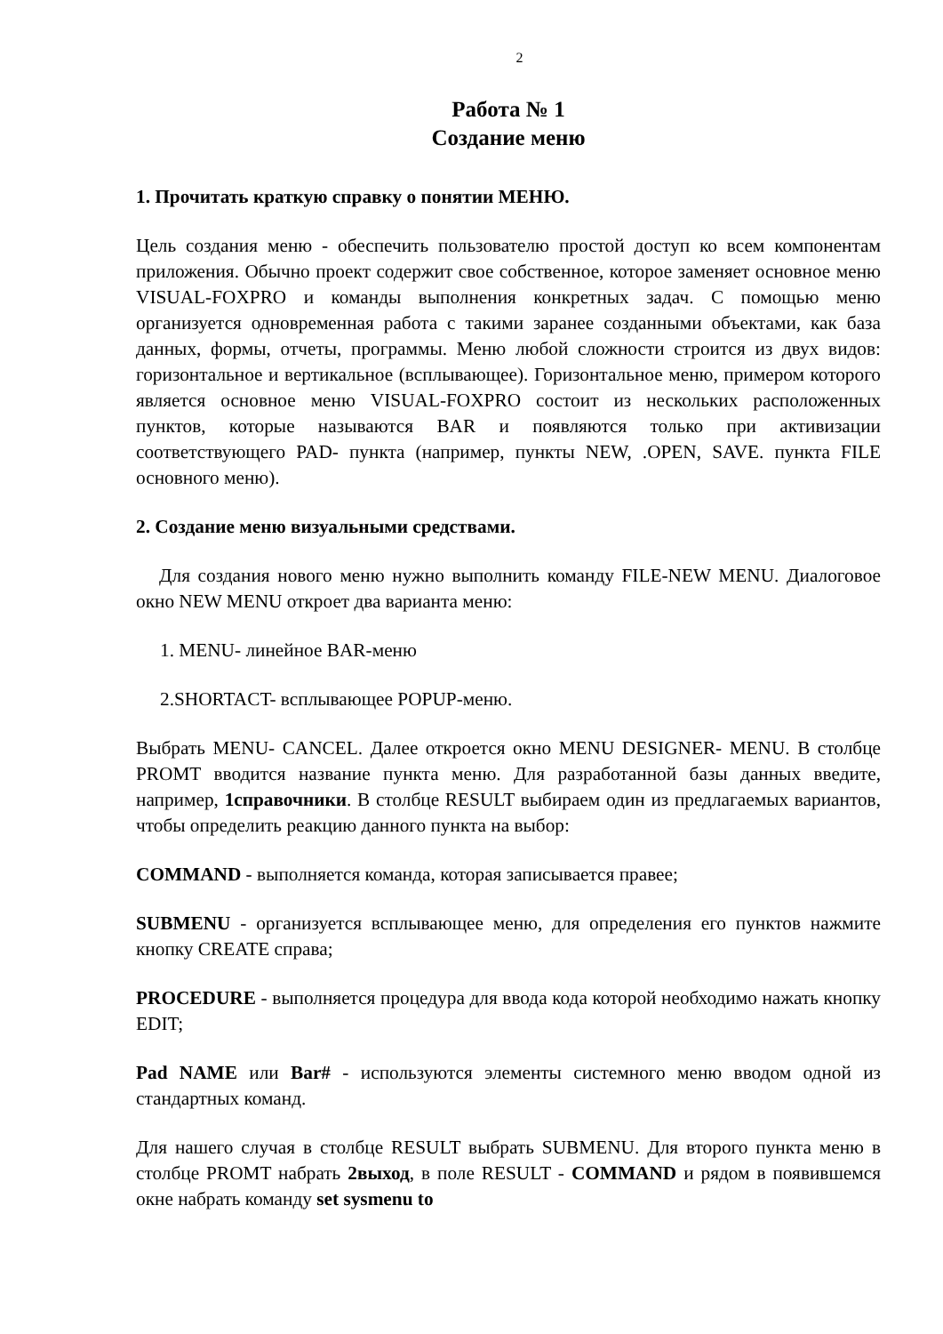2
Работа № 1
Создание меню
1. Прочитать краткую справку о понятии МЕНЮ.
Цель создания меню - обеспечить пользователю простой доступ ко всем компонентам приложения. Обычно проект содержит свое собственное, которое заменяет основное меню VISUAL-FOXPRO и команды выполнения конкретных задач. С помощью меню организуется одновременная работа с такими заранее созданными объектами, как база данных, формы, отчеты, программы. Меню любой сложности строится из двух видов: горизонтальное и вертикальное (всплывающее). Горизонтальное меню, примером которого является основное меню VISUAL-FOXPRO состоит из нескольких расположенных пунктов, которые называются BAR и появляются только при активизации соответствующего PAD- пункта (например, пункты NEW, .OPEN, SAVE. пункта FILE основного меню).
2. Создание меню визуальными средствами.
Для создания нового меню нужно выполнить команду FILE-NEW MENU. Диалоговое окно NEW MENU откроет два варианта меню:
1. MENU- линейное BAR-меню
2.SHORTACT- всплывающее POPUP-меню.
Выбрать MENU- CANCEL. Далее откроется окно MENU DESIGNER- MENU. В столбце PROMT вводится название пункта меню. Для разработанной базы данных введите, например, 1справочники. В столбце RESULT выбираем один из предлагаемых вариантов, чтобы определить реакцию данного пункта на выбор:
COMMAND - выполняется команда, которая записывается правее;
SUBMENU - организуется всплывающее меню, для определения его пунктов нажмите кнопку CREATE справа;
PROCEDURE - выполняется процедура для ввода кода которой необходимо нажать кнопку EDIT;
Pad NAME или Bar# - используются элементы системного меню вводом одной из стандартных команд.
Для нашего случая в столбце RESULT выбрать SUBMENU. Для второго пункта меню в столбце PROMT набрать 2выход, в поле RESULT - COMMAND и рядом в появившемся окне набрать команду set sysmenu to